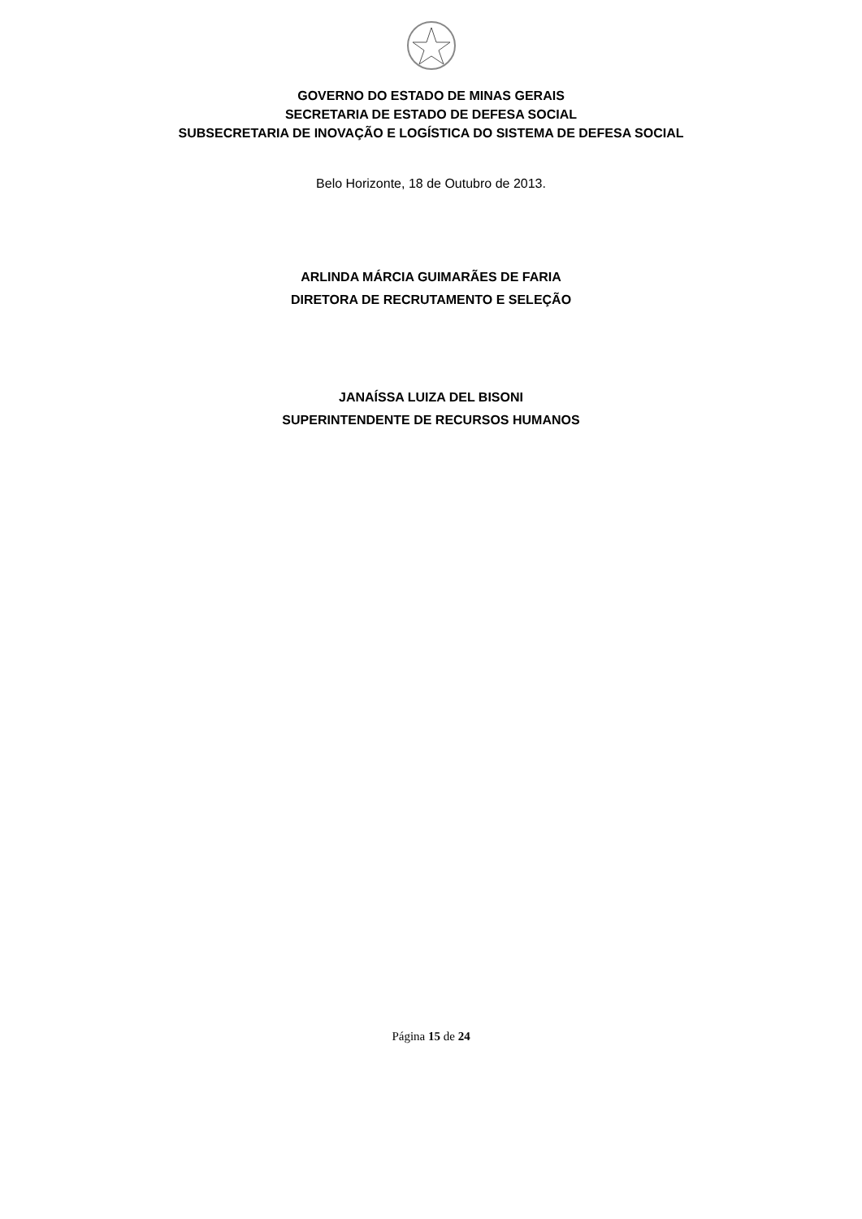GOVERNO DO ESTADO DE MINAS GERAIS
SECRETARIA DE ESTADO DE DEFESA SOCIAL
SUBSECRETARIA DE INOVAÇÃO E LOGÍSTICA DO SISTEMA DE DEFESA SOCIAL
Belo Horizonte, 18 de Outubro de 2013.
ARLINDA MÁRCIA GUIMARÃES DE FARIA
DIRETORA DE RECRUTAMENTO E SELEÇÃO
JANAÍSSA LUIZA DEL BISONI
SUPERINTENDENTE DE RECURSOS HUMANOS
Página 15 de 24